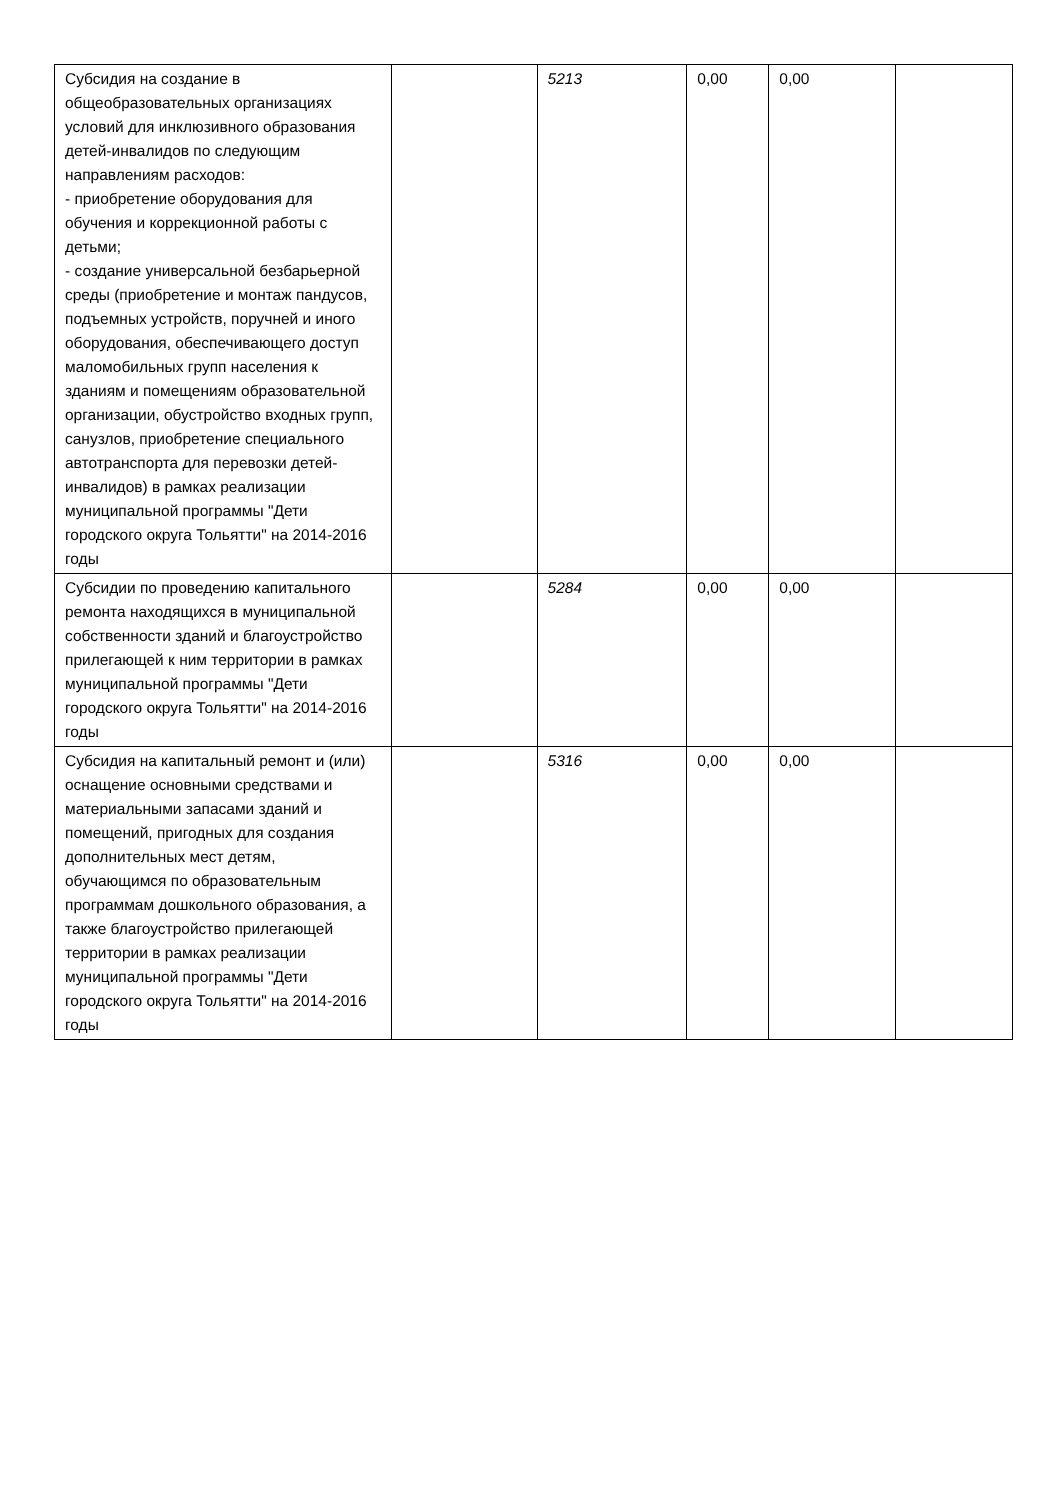| Субсидия на создание в общеобразовательных организациях условий для инклюзивного образования детей-инвалидов по следующим направлениям расходов: - приобретение оборудования для обучения и коррекционной работы с детьми; - создание универсальной безбарьерной среды (приобретение и монтаж пандусов, подъемных устройств, поручней и иного оборудования, обеспечивающего доступ маломобильных групп населения к зданиям и помещениям образовательной организации, обустройство входных групп, санузлов, приобретение специального автотранспорта для перевозки детей-инвалидов) в рамках реализации муниципальной программы "Дети городского округа Тольятти" на 2014-2016 годы | | 5213 | 0,00 | 0,00 | |
| Субсидии по проведению капитального ремонта находящихся в муниципальной собственности зданий и благоустройство прилегающей к ним территории в рамках муниципальной программы "Дети городского округа Тольятти" на 2014-2016 годы | | 5284 | 0,00 | 0,00 | |
| Субсидия на капитальный ремонт и (или) оснащение основными средствами и материальными запасами зданий и помещений, пригодных для создания дополнительных мест детям, обучающимся по образовательным программам дошкольного образования, а также благоустройство прилегающей территории в рамках реализации муниципальной программы "Дети городского округа Тольятти" на 2014-2016 годы | | 5316 | 0,00 | 0,00 | |